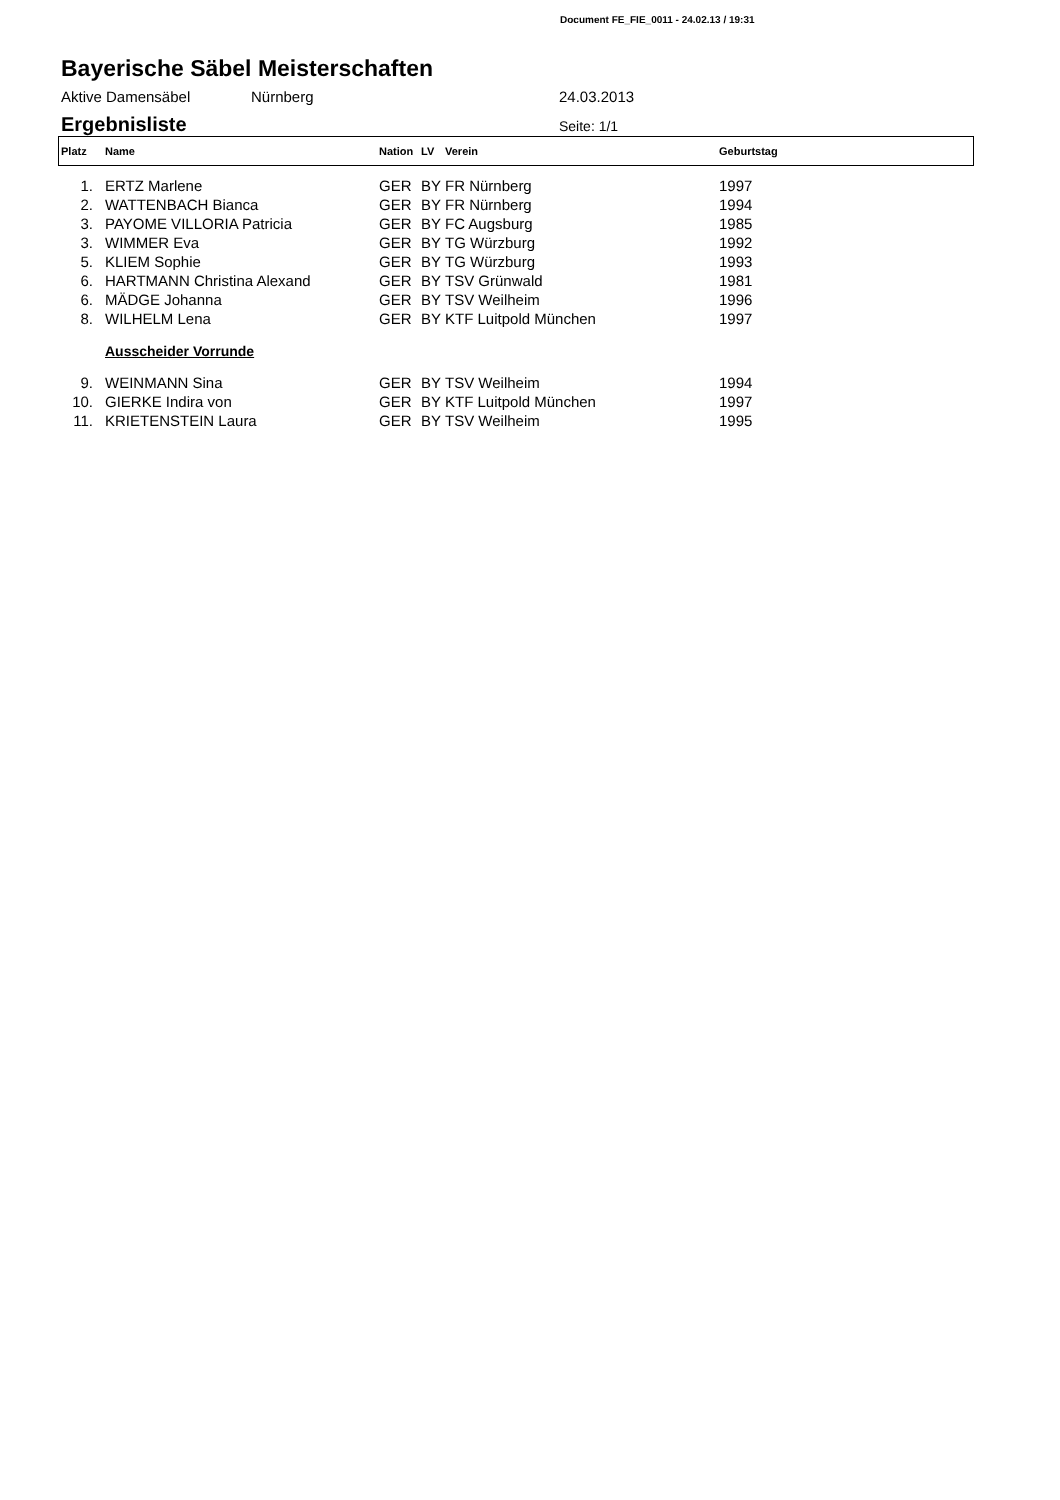Document FE_FIE_0011 - 24.02.13 / 19:31
Bayerische Säbel Meisterschaften
Aktive Damensäbel Nürnberg 24.03.2013
Ergebnisliste
Seite: 1/1
| Platz | Name | Nation | LV | Verein | Geburtstag |
| --- | --- | --- | --- | --- | --- |
| 1. | ERTZ Marlene | GER | BY | FR Nürnberg | 1997 |
| 2. | WATTENBACH Bianca | GER | BY | FR Nürnberg | 1994 |
| 3. | PAYOME VILLORIA Patricia | GER | BY | FC Augsburg | 1985 |
| 3. | WIMMER Eva | GER | BY | TG Würzburg | 1992 |
| 5. | KLIEM Sophie | GER | BY | TG Würzburg | 1993 |
| 6. | HARTMANN Christina Alexand | GER | BY | TSV Grünwald | 1981 |
| 6. | MÄDGE Johanna | GER | BY | TSV Weilheim | 1996 |
| 8. | WILHELM Lena | GER | BY | KTF Luitpold München | 1997 |
| | Ausscheider Vorrunde | | | | |
| 9. | WEINMANN Sina | GER | BY | TSV Weilheim | 1994 |
| 10. | GIERKE Indira von | GER | BY | KTF Luitpold München | 1997 |
| 11. | KRIETENSTEIN Laura | GER | BY | TSV Weilheim | 1995 |